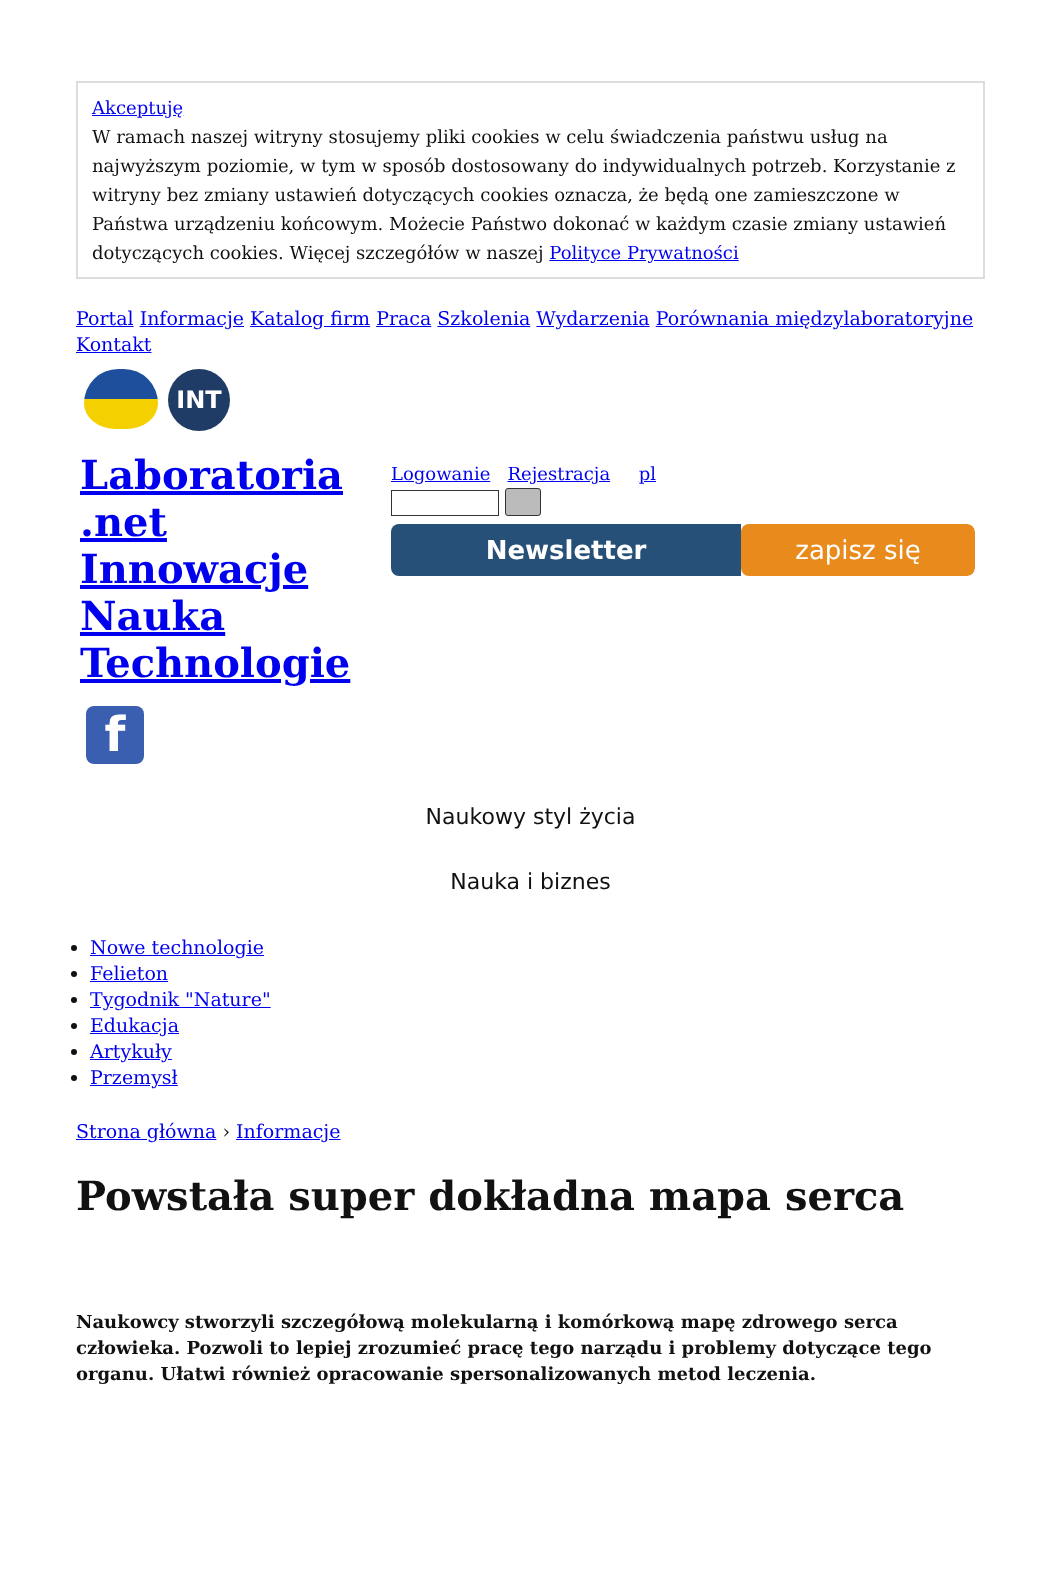Akceptuję
W ramach naszej witryny stosujemy pliki cookies w celu świadczenia państwu usług na najwyższym poziomie, w tym w sposób dostosowany do indywidualnych potrzeb. Korzystanie z witryny bez zmiany ustawień dotyczących cookies oznacza, że będą one zamieszczone w Państwa urządzeniu końcowym. Możecie Państwo dokonać w każdym czasie zmiany ustawień dotyczących cookies. Więcej szczegółów w naszej Polityce Prywatności
Portal Informacje Katalog firm Praca Szkolenia Wydarzenia Porównania międzylaboratoryjne Kontakt
INT
Laboratoria .net Innowacje Nauka Technologie
f
Logowanie Rejestracja pl
Newsletter zapisz się
Naukowy styl życia
Nauka i biznes
Nowe technologie
Felieton
Tygodnik "Nature"
Edukacja
Artykuły
Przemysł
Strona główna › Informacje
Powstała super dokładna mapa serca
Naukowcy stworzyli szczegółową molekularną i komórkową mapę zdrowego serca człowieka. Pozwoli to lepiej zrozumieć pracę tego narządu i problemy dotyczące tego organu. Ułatwi również opracowanie spersonalizowanych metod leczenia.